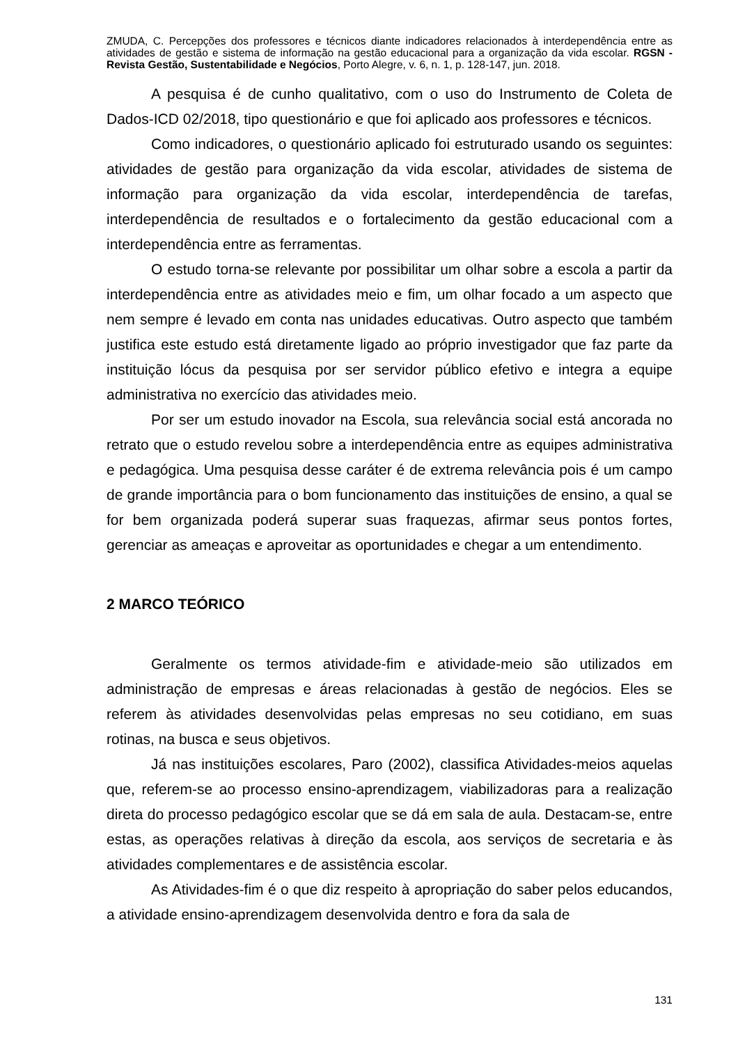ZMUDA, C. Percepções dos professores e técnicos diante indicadores relacionados à interdependência entre as atividades de gestão e sistema de informação na gestão educacional para a organização da vida escolar. RGSN - Revista Gestão, Sustentabilidade e Negócios, Porto Alegre, v. 6, n. 1, p. 128-147, jun. 2018.
A pesquisa é de cunho qualitativo, com o uso do Instrumento de Coleta de Dados-ICD 02/2018, tipo questionário e que foi aplicado aos professores e técnicos.
Como indicadores, o questionário aplicado foi estruturado usando os seguintes: atividades de gestão para organização da vida escolar, atividades de sistema de informação para organização da vida escolar, interdependência de tarefas, interdependência de resultados e o fortalecimento da gestão educacional com a interdependência entre as ferramentas.
O estudo torna-se relevante por possibilitar um olhar sobre a escola a partir da interdependência entre as atividades meio e fim, um olhar focado a um aspecto que nem sempre é levado em conta nas unidades educativas. Outro aspecto que também justifica este estudo está diretamente ligado ao próprio investigador que faz parte da instituição lócus da pesquisa por ser servidor público efetivo e integra a equipe administrativa no exercício das atividades meio.
Por ser um estudo inovador na Escola, sua relevância social está ancorada no retrato que o estudo revelou sobre a interdependência entre as equipes administrativa e pedagógica. Uma pesquisa desse caráter é de extrema relevância pois é um campo de grande importância para o bom funcionamento das instituições de ensino, a qual se for bem organizada poderá superar suas fraquezas, afirmar seus pontos fortes, gerenciar as ameaças e aproveitar as oportunidades e chegar a um entendimento.
2 MARCO TEÓRICO
Geralmente os termos atividade-fim e atividade-meio são utilizados em administração de empresas e áreas relacionadas à gestão de negócios. Eles se referem às atividades desenvolvidas pelas empresas no seu cotidiano, em suas rotinas, na busca e seus objetivos.
Já nas instituições escolares, Paro (2002), classifica Atividades-meios aquelas que, referem-se ao processo ensino-aprendizagem, viabilizadoras para a realização direta do processo pedagógico escolar que se dá em sala de aula. Destacam-se, entre estas, as operações relativas à direção da escola, aos serviços de secretaria e às atividades complementares e de assistência escolar.
As Atividades-fim é o que diz respeito à apropriação do saber pelos educandos, a atividade ensino-aprendizagem desenvolvida dentro e fora da sala de
131